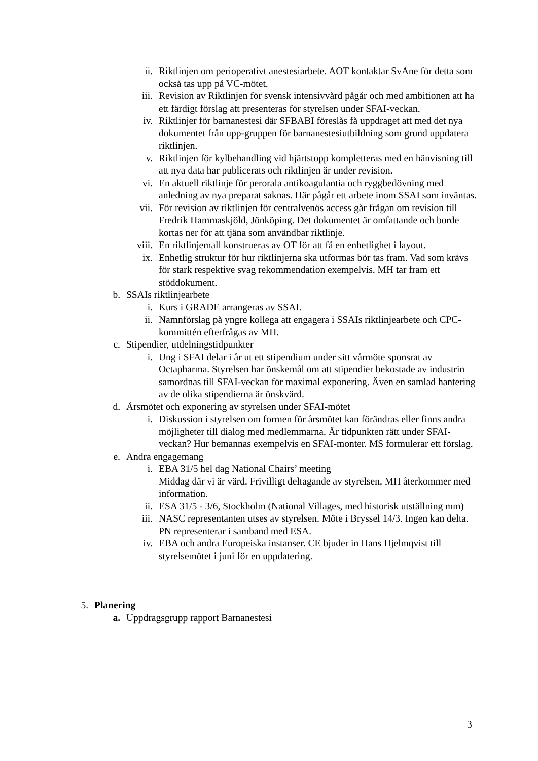ii. Riktlinjen om perioperativt anestesiarbete. AOT kontaktar SvAne för detta som också tas upp på VC-mötet.
iii. Revision av Riktlinjen för svensk intensivvård pågår och med ambitionen att ha ett färdigt förslag att presenteras för styrelsen under SFAI-veckan.
iv. Riktlinjer för barnanestesi där SFBABI föreslås få uppdraget att med det nya dokumentet från upp-gruppen för barnanestesiutbildning som grund uppdatera riktlinjen.
v. Riktlinjen för kylbehandling vid hjärtstopp kompletteras med en hänvisning till att nya data har publicerats och riktlinjen är under revision.
vi. En aktuell riktlinje för perorala antikoagulantia och ryggbedövning med anledning av nya preparat saknas. Här pågår ett arbete inom SSAI som inväntas.
vii. För revision av riktlinjen för centralvenös access går frågan om revision till Fredrik Hammaskjöld, Jönköping. Det dokumentet är omfattande och borde kortas ner för att tjäna som användbar riktlinje.
viii. En riktlinjemall konstrueras av OT för att få en enhetlighet i layout.
ix. Enhetlig struktur för hur riktlinjerna ska utformas bör tas fram. Vad som krävs för stark respektive svag rekommendation exempelvis. MH tar fram ett stöddokument.
b. SSAIs riktlinjearbete
i. Kurs i GRADE arrangeras av SSAI.
ii. Namnförslag på yngre kollega att engagera i SSAIs riktlinjearbete och CPC-kommittén efterfrågas av MH.
c. Stipendier, utdelningstidpunkter
i. Ung i SFAI delar i år ut ett stipendium under sitt vårmöte sponsrat av Octapharma. Styrelsen har önskemål om att stipendier bekostade av industrin samordnas till SFAI-veckan för maximal exponering. Även en samlad hantering av de olika stipendierna är önskvärd.
d. Årsmötet och exponering av styrelsen under SFAI-mötet
i. Diskussion i styrelsen om formen för årsmötet kan förändras eller finns andra möjligheter till dialog med medlemmarna. Är tidpunkten rätt under SFAI-veckan? Hur bemannas exempelvis en SFAI-monter. MS formulerar ett förslag.
e. Andra engagemang
i. EBA 31/5 hel dag National Chairs’ meeting
Middag där vi är värd. Frivilligt deltagande av styrelsen. MH återkommer med information.
ii. ESA 31/5 - 3/6, Stockholm (National Villages, med historisk utställning mm)
iii. NASC representanten utses av styrelsen. Möte i Bryssel 14/3. Ingen kan delta. PN representerar i samband med ESA.
iv. EBA och andra Europeiska instanser. CE bjuder in Hans Hjelmqvist till styrelsemötet i juni för en uppdatering.
5. Planering
a. Uppdragsgrupp rapport Barnanestesi
3